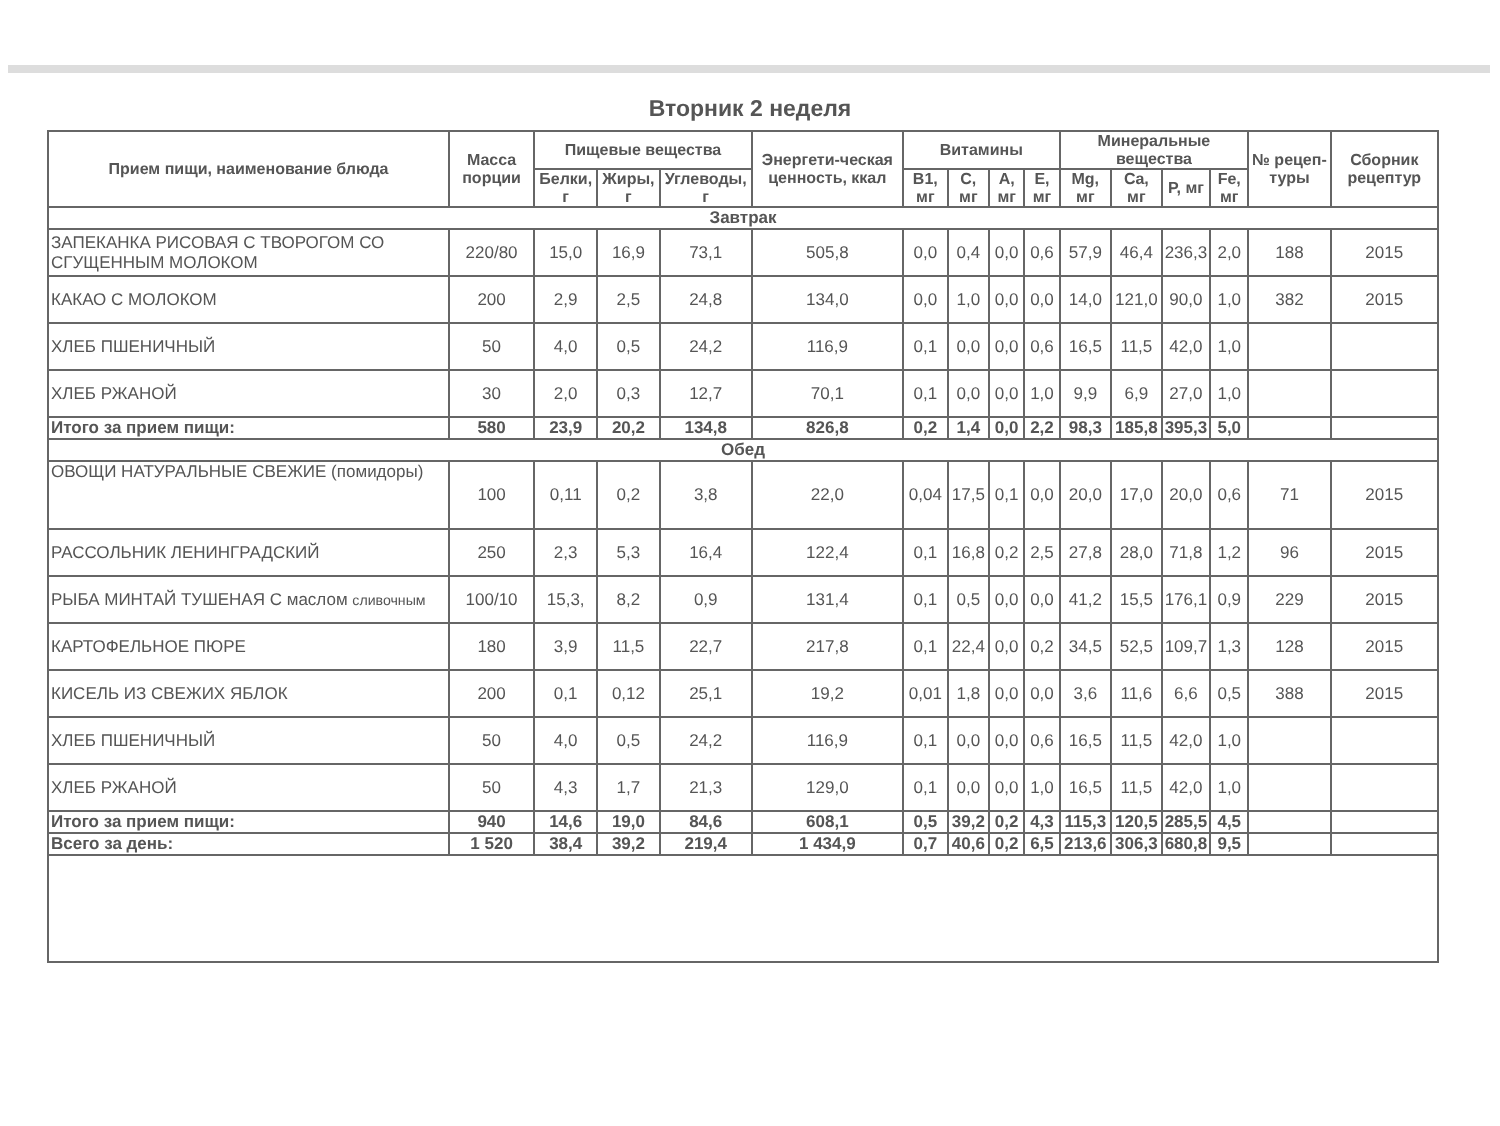Вторник 2 неделя
| Прием пищи, наименование блюда | Масса порции | Пищевые вещества | | | Энергети-ческая ценность, ккал | Витамины | | | | Минеральные вещества | | | | № рецеп-туры | Сборник рецептур |
| --- | --- | --- | --- | --- | --- | --- | --- | --- | --- | --- | --- | --- | --- | --- | --- |
| | | Белки, г | Жиры, г | Углеводы, г | | B1, мг | C, мг | A, мг | E, мг | Mg, мг | Ca, мг | P, мг | Fe, мг | | |
| Завтрак | | | | | | | | | | | | | | | |
| ЗАПЕКАНКА РИСОВАЯ С ТВОРОГОМ СО СГУЩЕННЫМ МОЛОКОМ | 220/80 | 15,0 | 16,9 | 73,1 | 505,8 | 0,0 | 0,4 | 0,0 | 0,6 | 57,9 | 46,4 | 236,3 | 2,0 | 188 | 2015 |
| КАКАО С МОЛОКОМ | 200 | 2,9 | 2,5 | 24,8 | 134,0 | 0,0 | 1,0 | 0,0 | 0,0 | 14,0 | 121,0 | 90,0 | 1,0 | 382 | 2015 |
| ХЛЕБ ПШЕНИЧНЫЙ | 50 | 4,0 | 0,5 | 24,2 | 116,9 | 0,1 | 0,0 | 0,0 | 0,6 | 16,5 | 11,5 | 42,0 | 1,0 | | |
| ХЛЕБ РЖАНОЙ | 30 | 2,0 | 0,3 | 12,7 | 70,1 | 0,1 | 0,0 | 0,0 | 1,0 | 9,9 | 6,9 | 27,0 | 1,0 | | |
| Итого за прием пищи: | 580 | 23,9 | 20,2 | 134,8 | 826,8 | 0,2 | 1,4 | 0,0 | 2,2 | 98,3 | 185,8 | 395,3 | 5,0 | | |
| Обед | | | | | | | | | | | | | | | |
| ОВОЩИ НАТУРАЛЬНЫЕ СВЕЖИЕ (помидоры) | 100 | 0,11 | 0,2 | 3,8 | 22,0 | 0,04 | 17,5 | 0,1 | 0,0 | 20,0 | 17,0 | 20,0 | 0,6 | 71 | 2015 |
| РАССОЛЬНИК ЛЕНИНГРАДСКИЙ | 250 | 2,3 | 5,3 | 16,4 | 122,4 | 0,1 | 16,8 | 0,2 | 2,5 | 27,8 | 28,0 | 71,8 | 1,2 | 96 | 2015 |
| РЫБА МИНТАЙ ТУШЕНАЯ С маслом сливочным | 100/10 | 15,3, | 8,2 | 0,9 | 131,4 | 0,1 | 0,5 | 0,0 | 0,0 | 41,2 | 15,5 | 176,1 | 0,9 | 229 | 2015 |
| КАРТОФЕЛЬНОЕ ПЮРЕ | 180 | 3,9 | 11,5 | 22,7 | 217,8 | 0,1 | 22,4 | 0,0 | 0,2 | 34,5 | 52,5 | 109,7 | 1,3 | 128 | 2015 |
| КИСЕЛЬ ИЗ СВЕЖИХ ЯБЛОК | 200 | 0,1 | 0,12 | 25,1 | 19,2 | 0,01 | 1,8 | 0,0 | 0,0 | 3,6 | 11,6 | 6,6 | 0,5 | 388 | 2015 |
| ХЛЕБ ПШЕНИЧНЫЙ | 50 | 4,0 | 0,5 | 24,2 | 116,9 | 0,1 | 0,0 | 0,0 | 0,6 | 16,5 | 11,5 | 42,0 | 1,0 | | |
| ХЛЕБ РЖАНОЙ | 50 | 4,3 | 1,7 | 21,3 | 129,0 | 0,1 | 0,0 | 0,0 | 1,0 | 16,5 | 11,5 | 42,0 | 1,0 | | |
| Итого за прием пищи: | 940 | 14,6 | 19,0 | 84,6 | 608,1 | 0,5 | 39,2 | 0,2 | 4,3 | 115,3 | 120,5 | 285,5 | 4,5 | | |
| Всего за день: | 1 520 | 38,4 | 39,2 | 219,4 | 1 434,9 | 0,7 | 40,6 | 0,2 | 6,5 | 213,6 | 306,3 | 680,8 | 9,5 | | |